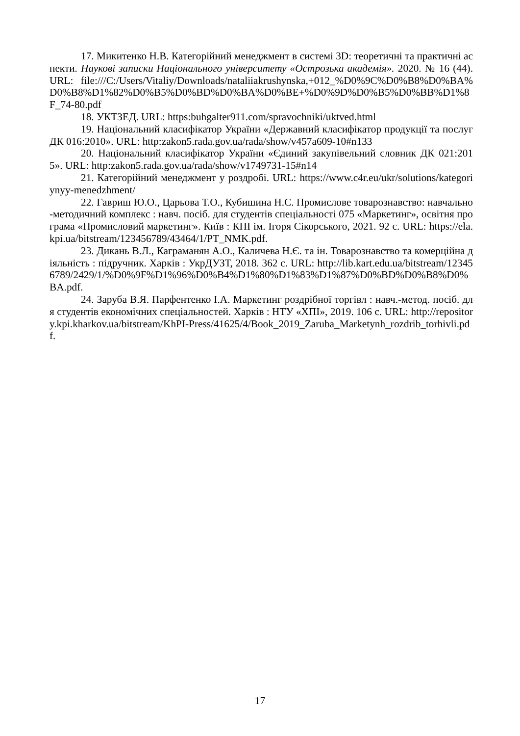17. Микитенко Н.В. Категорійний менеджмент в системі 3D: теоретичні та практичні аспекти. Наукові записки Національного університету «Острозька академія». 2020. № 16 (44). URL: file:///C:/Users/Vitaliy/Downloads/nataliiakrushynska,+012_%D0%9C%D0%B8%D0%BA%D0%B8%D1%82%D0%B5%D0%BD%D0%BA%D0%BE+%D0%9D%D0%B5%D0%BB%D1%8F_74-80.pdf
18. УКТЗЕД. URL: https:buhgalter911.com/spravochniki/uktved.html
19. Національний класифікатор України «Державний класифікатор продукції та послуг ДК 016:2010». URL: http:zakon5.rada.gov.ua/rada/show/v457a609-10#n133
20. Національний класифікатор України «Єдиний закупівельний словник ДК 021:2015». URL: http:zakon5.rada.gov.ua/rada/show/v1749731-15#n14
21. Категорійний менеджмент у роздробі. URL: https://www.c4r.eu/ukr/solutions/kategoriynyy-menedzhment/
22. Гавриш Ю.О., Царьова Т.О., Кубишина Н.С. Промислове товарознавство: навчально-методичний комплекс : навч. посіб. для студентів спеціальності 075 «Маркетинг», освітня програма «Промисловий маркетинг». Київ : КПІ ім. Ігоря Сікорського, 2021. 92 с. URL: https://ela.kpi.ua/bitstream/123456789/43464/1/PT_NMK.pdf.
23. Дикань В.Л., Каграманян А.О., Каличева Н.Є. та ін. Товарознавство та комерційна діяльність : підручник. Харків : УкрДУЗТ, 2018. 362 с. URL: http://lib.kart.edu.ua/bitstream/123456789/2429/1/%D0%9F%D1%96%D0%B4%D1%80%D1%83%D1%87%D0%BD%D0%B8%D0%BA.pdf.
24. Заруба В.Я. Парфентенко І.А. Маркетинг роздрібної торгівл : навч.-метод. посіб. для студентів економічних спеціальностей. Харків : НТУ «ХПІ», 2019. 106 с. URL: http://repository.kpi.kharkov.ua/bitstream/KhPI-Press/41625/4/Book_2019_Zaruba_Marketynh_rozdrib_torhivli.pdf.
17